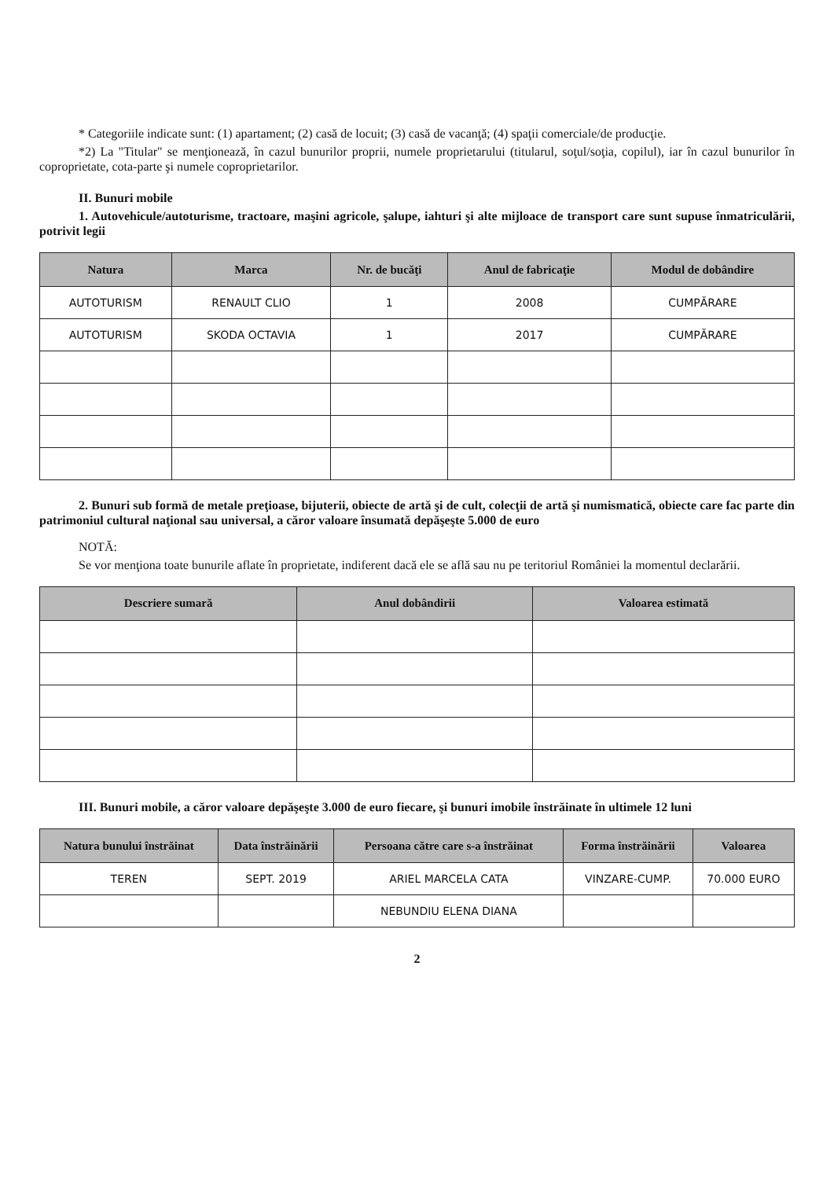* Categoriile indicate sunt: (1) apartament; (2) casă de locuit; (3) casă de vacanţă; (4) spaţii comerciale/de producţie.
*2) La "Titular" se menţionează, în cazul bunurilor proprii, numele proprietarului (titularul, soţul/soţia, copilul), iar în cazul bunurilor în coproprietate, cota-parte şi numele coproprietarilor.
II. Bunuri mobile
1. Autovehicule/autoturisme, tractoare, maşini agricole, şalupe, iahturi şi alte mijloace de transport care sunt supuse înmatriculării, potrivit legii
| Natura | Marca | Nr. de bucăţi | Anul de fabricaţie | Modul de dobândire |
| --- | --- | --- | --- | --- |
| AUTOTURISM | RENAULT CLIO | 1 | 2008 | CUMPĂRARE |
| AUTOTURISM | SKODA OCTAVIA | 1 | 2017 | CUMPĂRARE |
2. Bunuri sub formă de metale preţioase, bijuterii, obiecte de artă şi de cult, colecţii de artă şi numismatică, obiecte care fac parte din patrimoniul cultural naţional sau universal, a căror valoare însumată depăşeşte 5.000 de euro
NOTĂ:
Se vor menţiona toate bunurile aflate în proprietate, indiferent dacă ele se află sau nu pe teritoriul României la momentul declarării.
| Descriere sumară | Anul dobândirii | Valoarea estimată |
| --- | --- | --- |
III. Bunuri mobile, a căror valoare depăşeşte 3.000 de euro fiecare, şi bunuri imobile înstrăinate în ultimele 12 luni
| Natura bunului înstrăinat | Data înstrăinării | Persoana către care s-a înstrăinat | Forma înstrăinării | Valoarea |
| --- | --- | --- | --- | --- |
| TEREN | SEPT. 2019 | ARIEL MARCELA CATA | VINZARE-CUMP. | 70.000 EURO |
| | | NEBUNDIU ELENA DIANA | | |
2